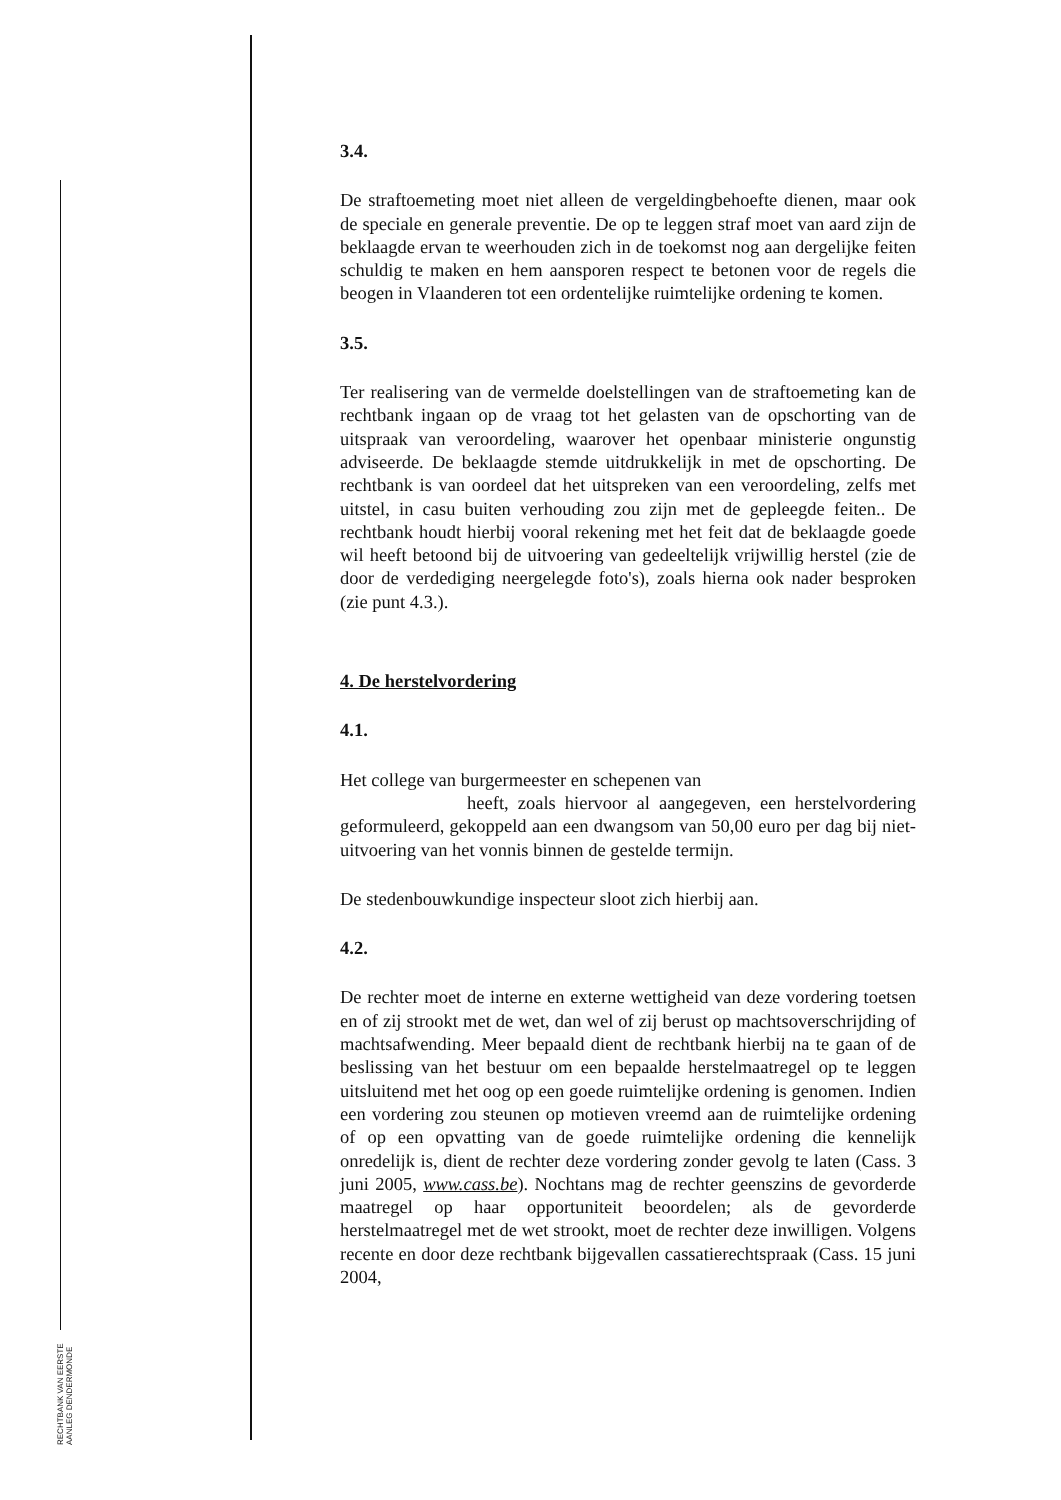RECHTBANK VAN EERSTE AANLEG DENDERMONDE
3.4.
De straftoemeting moet niet alleen de vergeldingbehoefte dienen, maar ook de speciale en generale preventie. De op te leggen straf moet van aard zijn de beklaagde ervan te weerhouden zich in de toekomst nog aan dergelijke feiten schuldig te maken en hem aansporen respect te betonen voor de regels die beogen in Vlaanderen tot een ordentelijke ruimtelijke ordening te komen.
3.5.
Ter realisering van de vermelde doelstellingen van de straftoemeting kan de rechtbank ingaan op de vraag tot het gelasten van de opschorting van de uitspraak van veroordeling, waarover het openbaar ministerie ongunstig adviseerde. De beklaagde stemde uitdrukkelijk in met de opschorting. De rechtbank is van oordeel dat het uitspreken van een veroordeling, zelfs met uitstel, in casu buiten verhouding zou zijn met de gepleegde feiten.. De rechtbank houdt hierbij vooral rekening met het feit dat de beklaagde goede wil heeft betoond bij de uitvoering van gedeeltelijk vrijwillig herstel (zie de door de verdediging neergelegde foto's), zoals hierna ook nader besproken (zie punt 4.3.).
4. De herstelvordering
4.1.
Het college van burgermeester en schepenen van
heeft, zoals hiervoor al aangegeven, een herstelvordering geformuleerd, gekoppeld aan een dwangsom van 50,00 euro per dag bij niet-uitvoering van het vonnis binnen de gestelde termijn.
De stedenbouwkundige inspecteur sloot zich hierbij aan.
4.2.
De rechter moet de interne en externe wettigheid van deze vordering toetsen en of zij strookt met de wet, dan wel of zij berust op machtsoverschrijding of machtsafwending. Meer bepaald dient de rechtbank hierbij na te gaan of de beslissing van het bestuur om een bepaalde herstelmaatregel op te leggen uitsluitend met het oog op een goede ruimtelijke ordening is genomen. Indien een vordering zou steunen op motieven vreemd aan de ruimtelijke ordening of op een opvatting van de goede ruimtelijke ordening die kennelijk onredelijk is, dient de rechter deze vordering zonder gevolg te laten (Cass. 3 juni 2005, www.cass.be). Nochtans mag de rechter geenszins de gevorderde maatregel op haar opportuniteit beoordelen; als de gevorderde herstelmaatregel met de wet strookt, moet de rechter deze inwilligen. Volgens recente en door deze rechtbank bijgevallen cassatierechtspraak (Cass. 15 juni 2004,